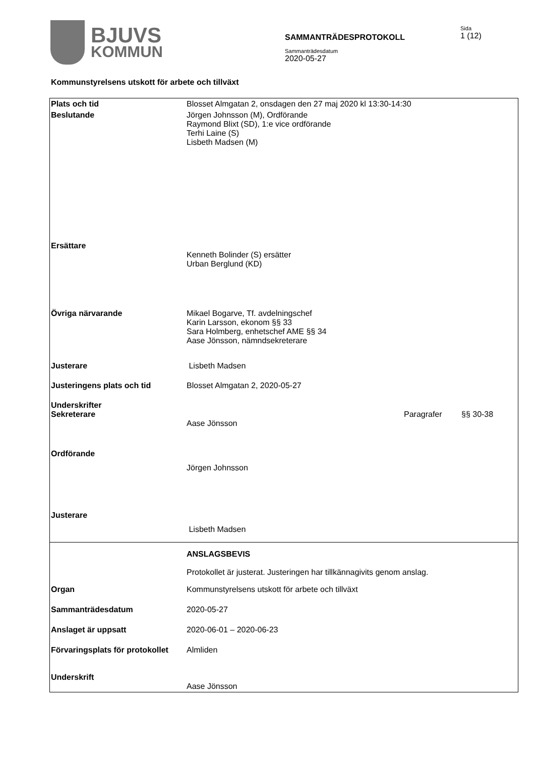BJUVS
KOMMUN
SAMMANTRÄDESPROTOKOLL
Sida
1 (12)
Sammanträdesdatum
2020-05-27
Kommunstyrelsens utskott för arbete och tillväxt
| Plats och tid | Blosset Almgatan 2, onsdagen den 27 maj 2020 kl 13:30-14:30 | | |
| Beslutande | Jörgen Johnsson (M), Ordförande Raymond Blixt (SD), 1:e vice ordförande Terhi Laine (S) Lisbeth Madsen (M) | | |
| Ersättare | Kenneth Bolinder (S) ersätter Urban Berglund (KD) | | |
| Övriga närvarande | Mikael Bogarve, Tf. avdelningschef Karin Larsson, ekonom §§ 33 Sara Holmberg, enhetschef AME §§ 34 Aase Jönsson, nämndsekreterare | | |
| Justerare | Lisbeth Madsen | | |
| Justeringens plats och tid | Blosset Almgatan 2, 2020-05-27 | | |
| Underskrifter Sekreterare | Aase Jönsson | Paragrafer | §§ 30-38 |
| Ordförande | Jörgen Johnsson | | |
| Justerare | Lisbeth Madsen | | |
| | ANSLAGSBEVIS Protokollet är justerat. Justeringen har tillkännagivits genom anslag. | | |
| Organ | Kommunstyrelsens utskott för arbete och tillväxt | | |
| Sammanträdesdatum | 2020-05-27 | | |
| Anslaget är uppsatt | 2020-06-01 – 2020-06-23 | | |
| Förvaringsplats för protokollet | Almliden | | |
| Underskrift | Aase Jönsson | | |